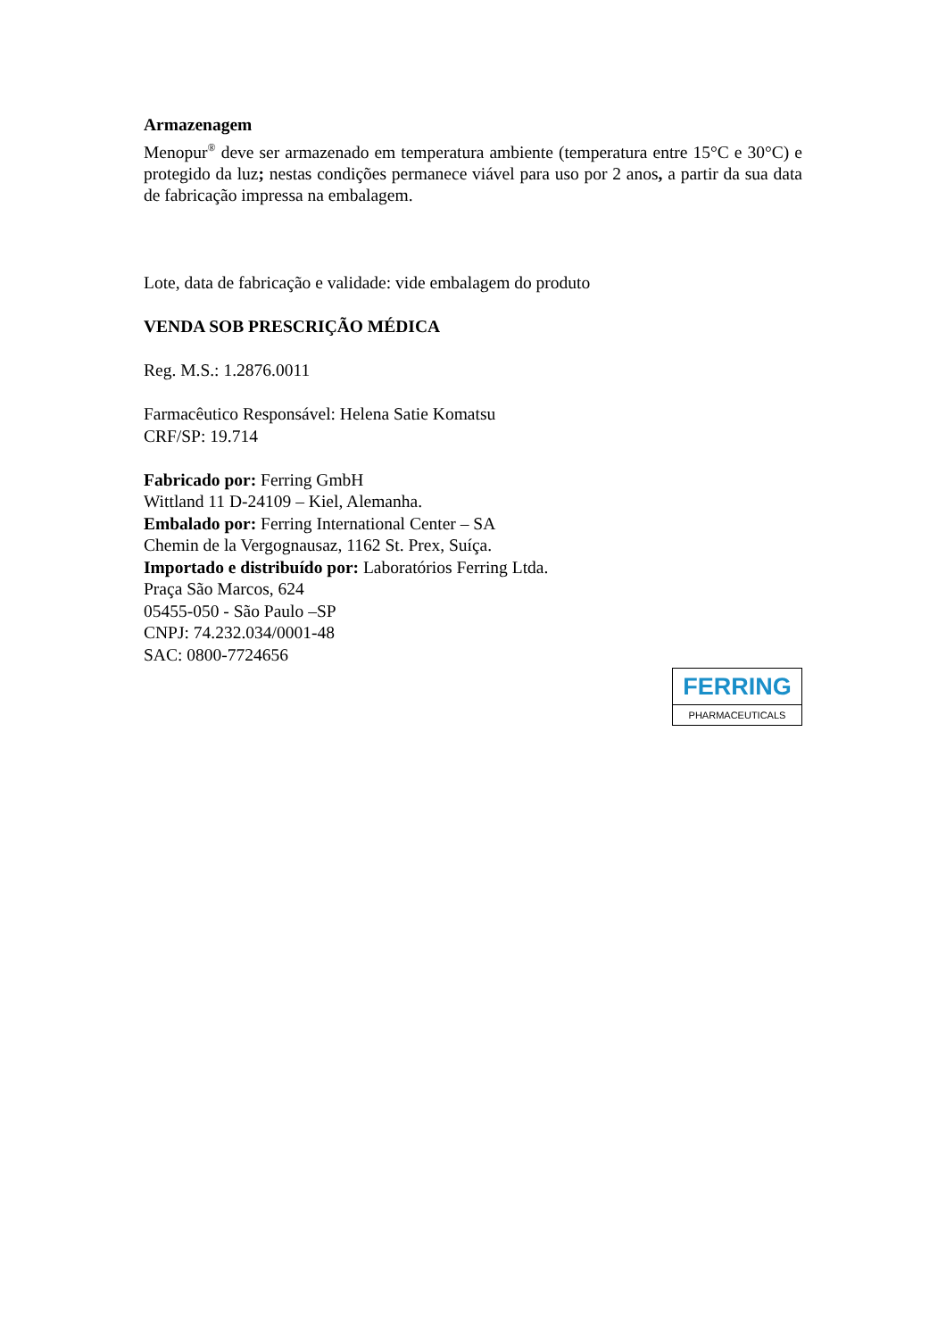Armazenagem
Menopur<sup>®</sup> deve ser armazenado em temperatura ambiente (temperatura entre 15°C e 30°C) e protegido da luz; nestas condições permanece viável para uso por 2 anos, a partir da sua data de fabricação impressa na embalagem.
Lote, data de fabricação e validade: vide embalagem do produto
VENDA SOB PRESCRIÇÃO MÉDICA
Reg. M.S.: 1.2876.0011
Farmacêutico Responsável: Helena Satie Komatsu
CRF/SP: 19.714
Fabricado por: Ferring GmbH
Wittland 11 D-24109 – Kiel, Alemanha.
Embalado por: Ferring International Center – SA
Chemin de la Vergognausaz, 1162 St. Prex, Suíça.
Importado e distribuído por: Laboratórios Ferring Ltda.
Praça São Marcos, 624
05455-050 - São Paulo –SP
CNPJ: 74.232.034/0001-48
SAC: 0800-7724656
FERRING
PHARMACEUTICALS